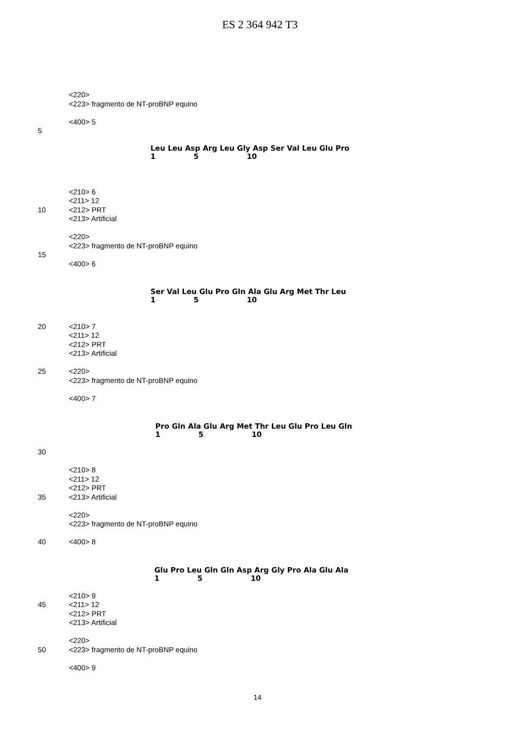ES 2 364 942 T3
<220>
<223> fragmento de NT-proBNP equino
<400> 5
5
Leu Leu Asp Arg Leu Gly Asp Ser Val Leu Glu Pro 1 5 10
<210> 6
<211> 12
10 <212> PRT
<213> Artificial
<220>
<223> fragmento de NT-proBNP equino
15
<400> 6
Ser Val Leu Glu Pro Gln Ala Glu Arg Met Thr Leu 1 5 10
20 <210> 7
<211> 12
<212> PRT
<213> Artificial
25 <220>
<223> fragmento de NT-proBNP equino
<400> 7
Pro Gln Ala Glu Arg Met Thr Leu Glu Pro Leu Gln 1 5 10
30
<210> 8
<211> 12
<212> PRT
35 <213> Artificial
<220>
<223> fragmento de NT-proBNP equino
40 <400> 8
Glu Pro Leu Gln Gln Asp Arg Gly Pro Ala Glu Ala 1 5 10
<210> 9
45 <211> 12
<212> PRT
<213> Artificial
<220>
50 <223> fragmento de NT-proBNP equino
<400> 9
14